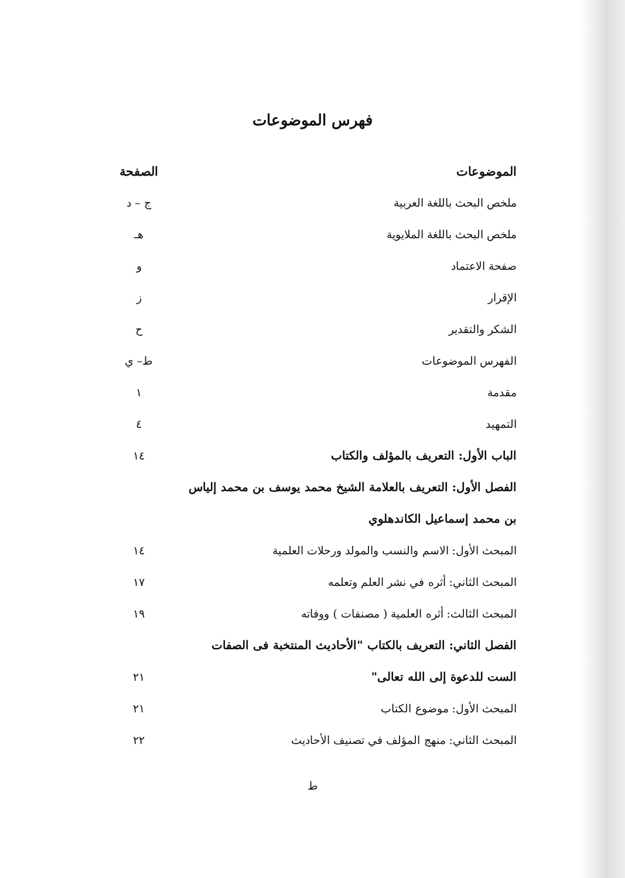فهرس الموضوعات
| الموضوعات | الصفحة |
| --- | --- |
| ملخص البحث باللغة العربية | ج – د |
| ملخص البحث باللغة الملايوية | هـ |
| صفحة الاعتماد | و |
| الإقرار | ز |
| الشكر والتقدير | ح |
| الفهرس الموضوعات | ط– ي |
| مقدمة | ١ |
| التمهيد | ٤ |
| الباب الأول: التعريف بالمؤلف والكتاب | ١٤ |
| الفصل الأول: التعريف بالعلامة الشيخ محمد يوسف بن محمد إلياس | |
| بن محمد إسماعيل الكاندهلوي | |
| المبحث الأول: الاسم والنسب والمولد ورحلات العلمية | ١٤ |
| المبحث الثاني: أثره في نشر العلم وتعلمه | ١٧ |
| المبحث الثالث: أثره العلمية ( مصنفات ) ووفاته | ١٩ |
| الفصل الثاني: التعريف بالكتاب "الأحاديث المنتخبة فى الصفات | |
| الست للدعوة إلى الله تعالى" | ٢١ |
| المبحث الأول: موضوع الكتاب | ٢١ |
| المبحث الثاني: منهج المؤلف في تصنيف الأحاديث | ٢٢ |
ط